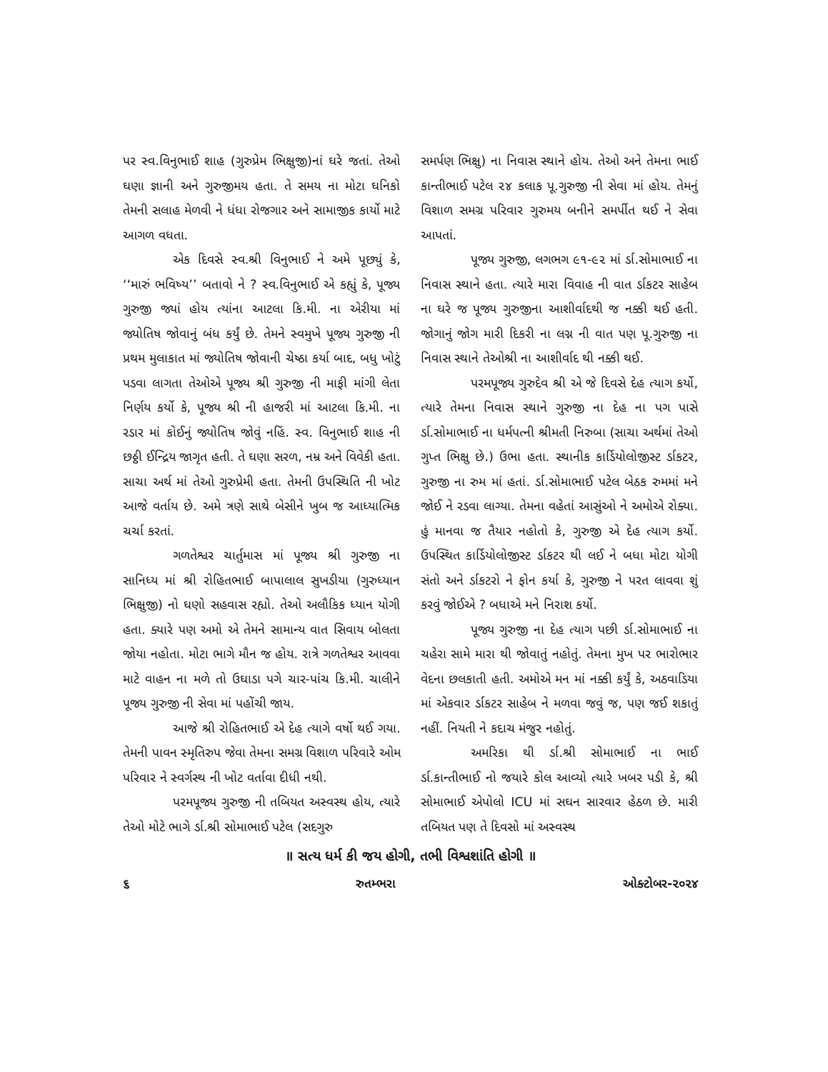પર સ્વ.વિનુભાઈ શાહ (ગુરુપ્રેમ ભિક્ષુજી)નાં ઘરે જતાં. તેઓ ઘણા જ્ઞાની અને ગુરુજીમય હતા. તે સમય ના મોટા ઘનિકો તેમની સલાહ મેળવી ને ધંધા રોજગાર અને સામાજીક કાર્યો માટે આગળ વધતા.
એક દિવસે સ્વ.શ્રી વિનુભાઈ ને અમે પૂછ્યું કે, ‘‘મારું ભવિષ્ય’’ બતાવો ને ? સ્વ.વિનુભાઈ એ કહ્યું કે, પૂજ્ય ગુરુજી જ્યાં હોય ત્યાંના આટલા કિ.મી. ના એરીયા માં જ્યોતિષ જોવાનું બંધ કર્યું છે. તેમને સ્વમુખે પૂજ્ય ગુરુજી ની પ્રથમ મુલાકાત માં જ્યોતિષ જોવાની ચેષ્ઠા કર્યા બાદ, બધુ ખોટું પડવા લાગતા તેઓએ પૂજ્ય શ્રી ગુરુજી ની માફી માંગી લેતા નિર્ણય કર્યો કે, પૂજ્ય શ્રી ની હાજરી માં આટલા કિ.મી. ના રડાર માં કોઈનું જ્યોતિષ જોવું નહિં. સ્વ. વિનુભાઈ શાહ ની છઠ્ઠી ઈન્દ્રિય જાગૃત હતી. તે ઘણા સરળ, નમ્ર અને વિવેકી હતા. સાચા અર્થ માં તેઓ ગુરુપ્રેમી હતા. તેમની ઉપસ્થિતિ ની ખોટ આજે વર્તાય છે. અમે ત્રણે સાથે બેસીને ખુબ જ આધ્યાત્મિક ચર્ચા કરતાં.
ગળતેશ્વર ચાર્તુમાસ માં પૂજ્ય શ્રી ગુરુજી ના સાનિધ્ય માં શ્રી રોહિતભાઈ બાપાલાલ સુખડીયા (ગુરુધ્યાન ભિક્ષુજી) નો ઘણો સહવાસ રહ્યો. તેઓ અલૌકિક ધ્યાન યોગી હતા. ક્યારે પણ અમો એ તેમને સામાન્ય વાત સિવાય બોલતા જોયા નહોતા. મોટા ભાગે મૌન જ હોય. રાત્રે ગળતેશ્વર આવવા માટે વાહન ના મળે તો ઉઘાડા પગે ચાર-પાંચ કિ.મી. ચાલીને પૂજ્ય ગુરુજી ની સેવા માં પહોંચી જાય.
આજે શ્રી રોહિતભાઈ એ દેહ ત્યાગે વર્ષો થઈ ગયા. તેમની પાવન સ્મૃતિરુપ જેવા તેમના સમગ્ર વિશાળ પરિવારે ઓમ પરિવાર ને સ્વર્ગસ્થ ની ખોટ વર્તાવા દીધી નથી.
પરમપૂજ્ય ગુરુજી ની તબિયત અસ્વસ્થ હોય, ત્યારે તેઓ મોટે ભાગે ર્ડા.શ્રી સોમાભાઈ પટેલ (સદગુરુ
સમર્પણ ભિક્ષુ) ના નિવાસ સ્થાને હોય. તેઓ અને તેમના ભાઈ કાન્તીભાઈ પટેલ ૨૪ કલાક પૂ.ગુરુજી ની સેવા માં હોય. તેમનું વિશાળ સમગ્ર પરિવાર ગુરુમય બનીને સમર્પીત થઈ ને સેવા આપતાં.
પૂજ્ય ગુરુજી, લગભગ ૯૧-૯૨ માં ર્ડા.સોમાભાઈ ના નિવાસ સ્થાને હતા. ત્યારે મારા વિવાહ ની વાત ર્ડાકટર સાહેબ ના ઘરે જ પૂજ્ય ગુરુજીના આશીર્વાદથી જ નક્કી થઈ હતી. જોગાનું જોગ મારી દિકરી ના લગ્ન ની વાત પણ પૂ.ગુરુજી ના નિવાસ સ્થાને તેઓશ્રી ના આશીર્વાદ થી નક્કી થઈ.
પરમપૂજ્ય ગુરુદેવ શ્રી એ જે દિવસે દેહ ત્યાગ કર્યો, ત્યારે તેમના નિવાસ સ્થાને ગુરુજી ના દેહ ના પગ પાસે ર્ડા.સોમાભાઈ ના ધર્મપત્ની શ્રીમતી નિરુબા (સાચા અર્થમાં તેઓ ગુપ્ત ભિક્ષુ છે.) ઉભા હતા. સ્થાનીક કાર્ડિયોલોજીસ્ટ ર્ડાકટર, ગુરુજી ના રુમ માં હતાં. ર્ડા.સોમાભાઈ પટેલ બેઠક રુમમાં મને જોઈ ને રડવા લાગ્યા. તેમના વહેતાં આસુંઓ ને અમોએ રોક્યા. હું માનવા જ તૈયાર નહોતો કે, ગુરુજી એ દેહ ત્યાગ કર્યો. ઉપસ્થિત કાર્ડિયોલોજીસ્ટ ર્ડાકટર થી લઈ ને બધા મોટા યોગી સંતો અને ર્ડાકટરો ને ફોન કર્યા કે, ગુરુજી ને પરત લાવવા શું કરવું જોઈએ ? બધાએ મને નિરાશ કર્યો.
પૂજ્ય ગુરુજી ના દેહ ત્યાગ પછી ર્ડા.સોમાભાઈ ના ચહેરા સામે મારા થી જોવાતું નહોતું. તેમના મુખ પર ભારોભાર વેદના છલકાતી હતી. અમોએ મન માં નક્કી કર્યું કે, અઠવાડિયા માં એકવાર ર્ડાકટર સાહેબ ને મળવા જવું જ, પણ જઈ શકાતું નહીં. નિયતી ને કદાચ મંજુર નહોતું.
અમરિકા થી ર્ડા.શ્રી સોમાભાઈ ના ભાઈ ર્ડા.કાન્તીભાઈ નો જયારે કોલ આવ્યો ત્યારે ખબર પડી કે, શ્રી સોમાભાઈ એપોલો ICU માં સઘન સારવાર હેઠળ છે. મારી તબિયત પણ તે દિવસો માં અસ્વસ્થ
॥ સત્ય ધર્મ કી જય હોગી, તભી વિશ્વશાંતિ હોગી ॥
૬ રુતમ્ભરા ઓક્ટોબર-૨૦૨૪